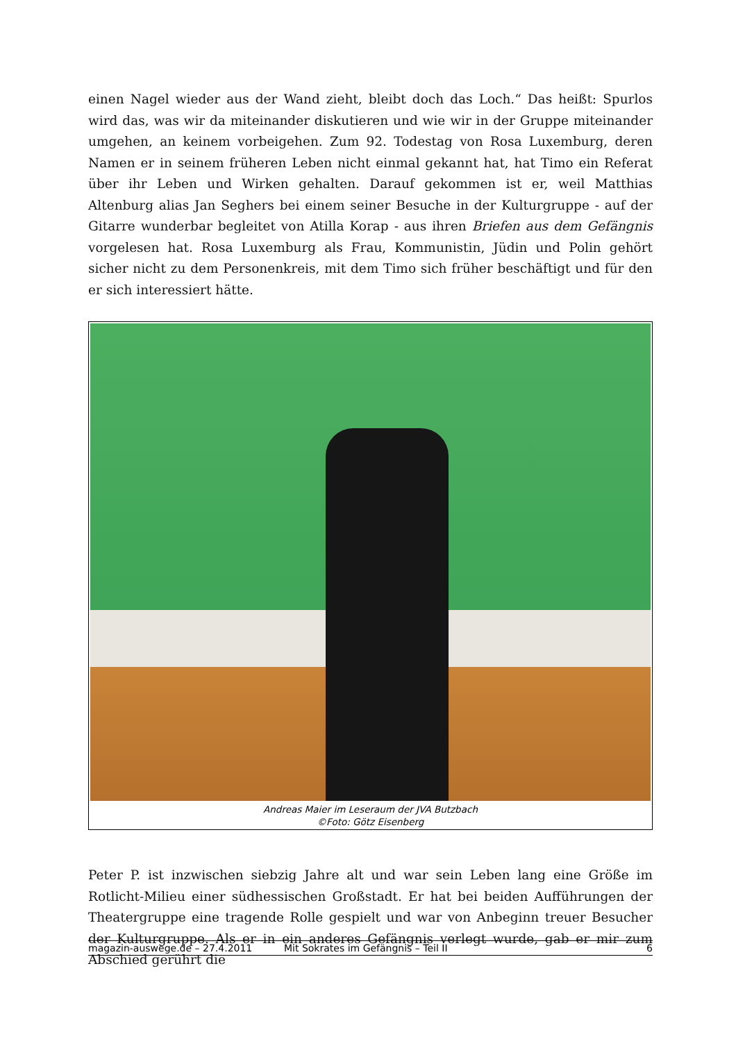einen Nagel wieder aus der Wand zieht, bleibt doch das Loch.“ Das heißt: Spurlos wird das, was wir da miteinander diskutieren und wie wir in der Gruppe miteinander umgehen, an keinem vorbeigehen. Zum 92. Todestag von Rosa Luxemburg, deren Namen er in seinem früheren Leben nicht einmal gekannt hat, hat Timo ein Referat über ihr Leben und Wirken gehalten. Darauf gekommen ist er, weil Matthias Altenburg alias Jan Seghers bei einem seiner Besuche in der Kulturgruppe - auf der Gitarre wunderbar begleitet von Atilla Korap - aus ihren Briefen aus dem Gefängnis vorgelesen hat. Rosa Luxemburg als Frau, Kommunistin, Jüdin und Polin gehört sicher nicht zu dem Personenkreis, mit dem Timo sich früher beschäftigt und für den er sich interessiert hätte.
Andreas Maier im Leseraum der JVA Butzbach
©Foto: Götz Eisenberg
Peter P. ist inzwischen siebzig Jahre alt und war sein Leben lang eine Größe im Rotlicht-Milieu einer südhessischen Großstadt. Er hat bei beiden Aufführungen der Theatergruppe eine tragende Rolle gespielt und war von Anbeginn treuer Besucher der Kulturgruppe. Als er in ein anderes Gefängnis verlegt wurde, gab er mir zum Abschied gerührt die
magazin-auswege.de – 27.4.2011 Mit Sokrates im Gefängnis – Teil II 6